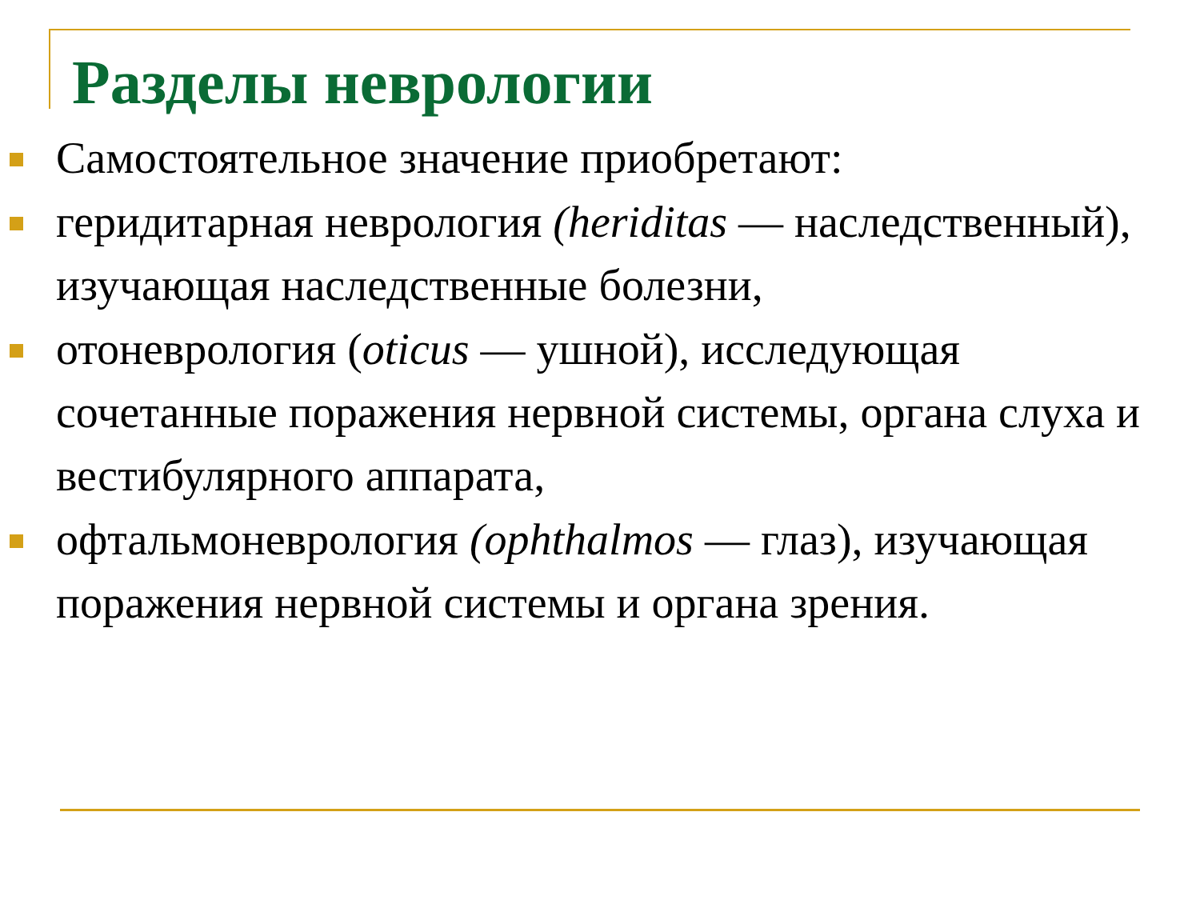Разделы неврологии
Самостоятельное значение приобретают:
геридитарная неврология (heriditas — наследственный), изучающая наследственные болезни,
отоневрология (oticus — ушной), исследующая сочетанные поражения нервной системы, органа слуха и вестибулярного аппарата,
офтальмоневрология (ophthalmos — глаз), изучающая поражения нервной системы и органа зрения.